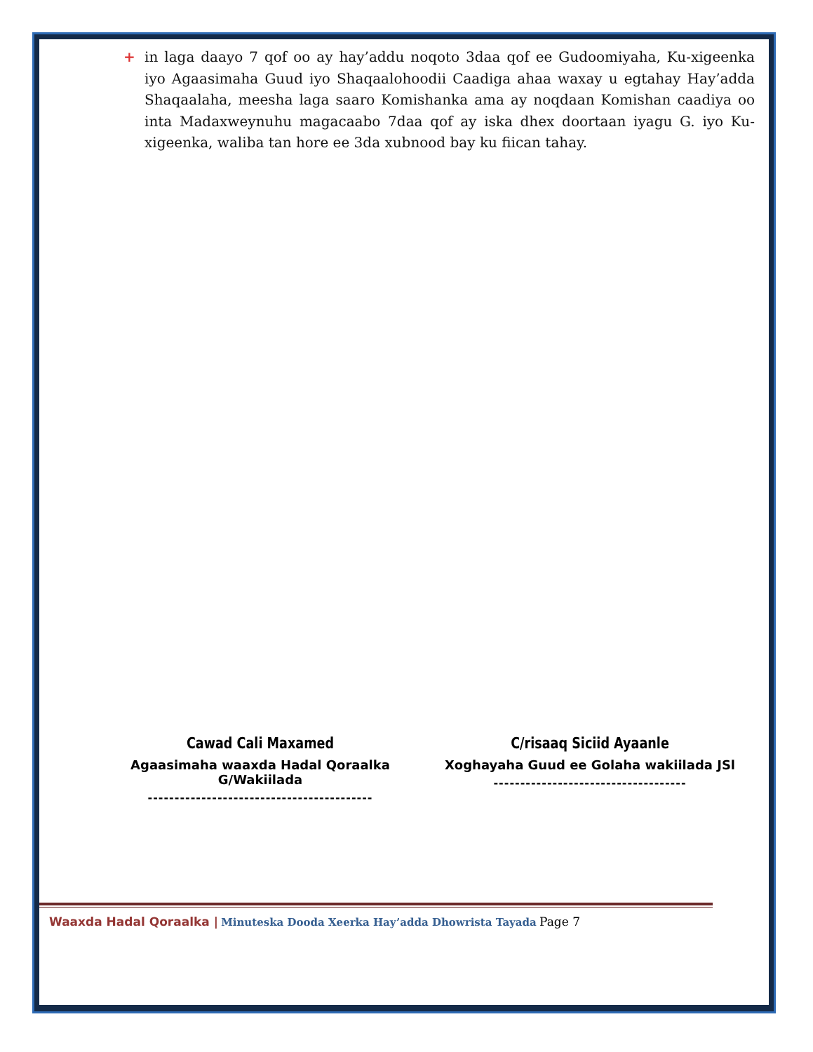+ in laga daayo 7 qof oo ay hay’addu noqoto 3daa qof ee Gudoomiyaha, Ku-xigeenka iyo Agaasimaha Guud iyo Shaqaalohoodii Caadiga ahaa waxay u egtahay Hay’adda Shaqaalaha, meesha laga saaro Komishanka ama ay noqdaan Komishan caadiya oo inta Madaxweynuhu magacaabo 7daa qof ay iska dhex doortaan iyagu G. iyo Ku-xigeenka, waliba tan hore ee 3da xubnood bay ku fiican tahay.
Cawad Cali Maxamed
Agaasimaha waaxda Hadal Qoraalka G/Wakiilada
------------------------------------------
C/risaaq Siciid Ayaanle
Xoghayaha Guud ee Golaha wakiilada JSl
------------------------------------
Waaxda Hadal Qoraalka | Minuteska Dooda Xeerka Hay’adda Dhowrista Tayada Page 7